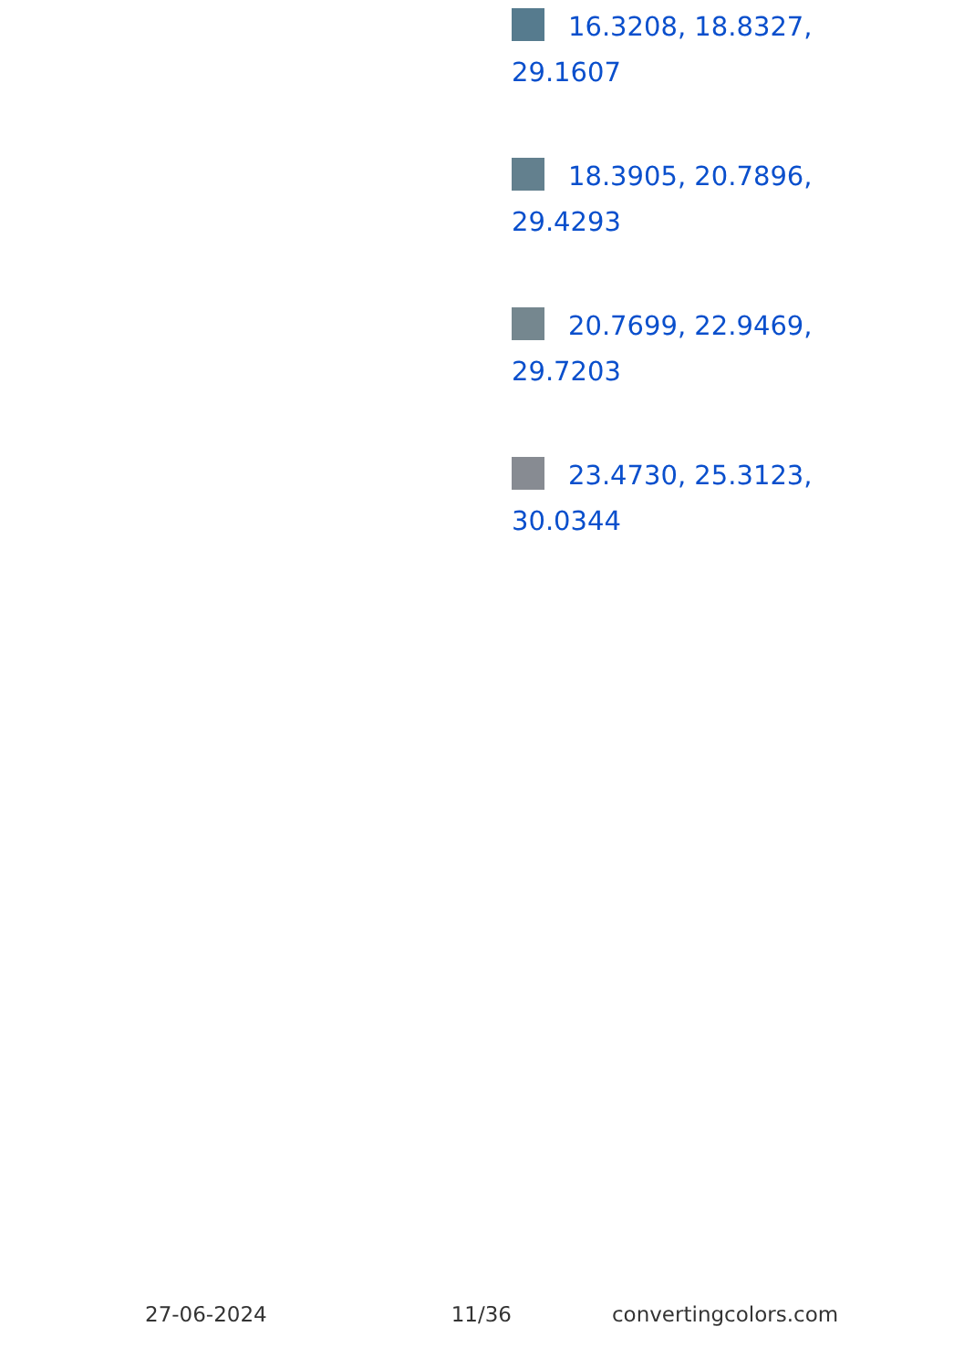16.3208, 18.8327, 29.1607
18.3905, 20.7896, 29.4293
20.7699, 22.9469, 29.7203
23.4730, 25.3123, 30.0344
27-06-2024 11/36 convertingcolors.com